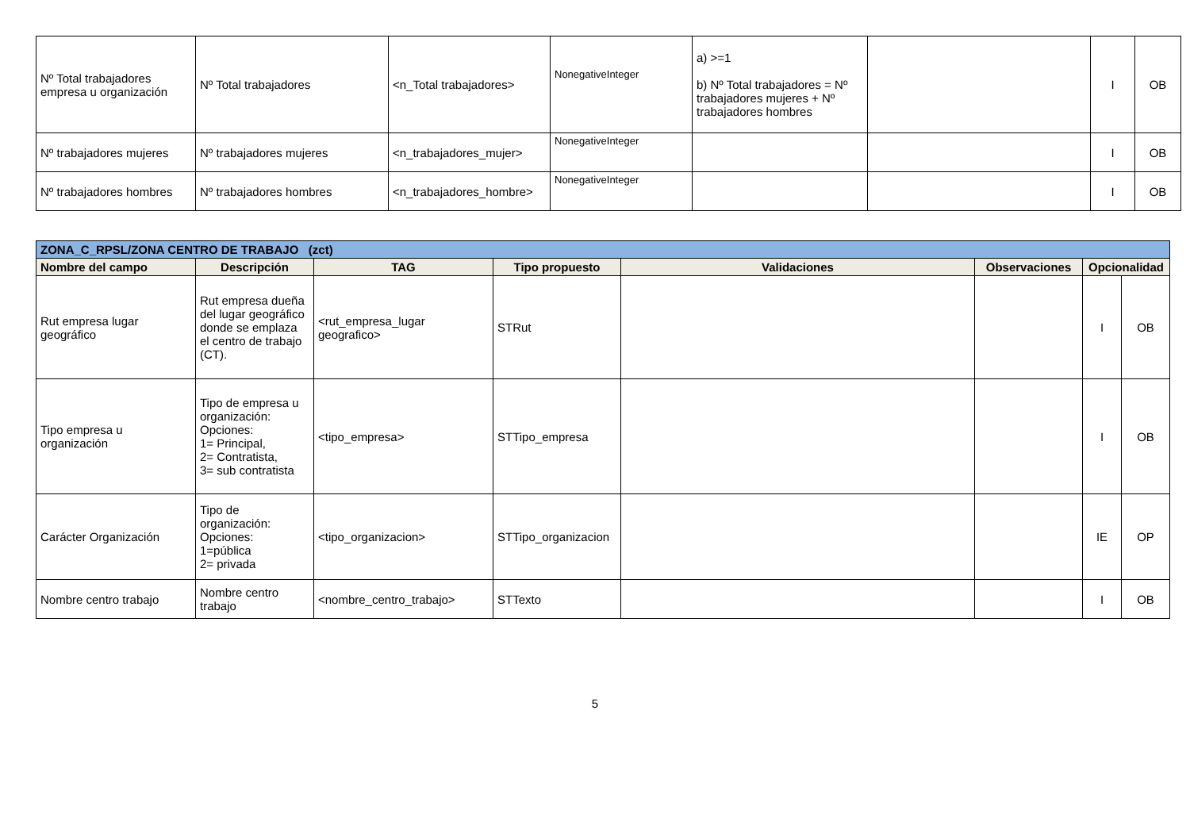| Nº Total trabajadores empresa u organización | Nº Total trabajadores | <n_Total trabajadores> | NonegativeInteger | a) >=1 b) Nº Total trabajadores = Nº trabajadores mujeres + Nº trabajadores hombres | | I | OB |
| Nº trabajadores mujeres | Nº trabajadores mujeres | <n_trabajadores_mujer> | NonegativeInteger | | | I | OB |
| Nº trabajadores hombres | Nº trabajadores hombres | <n_trabajadores_hombre> | NonegativeInteger | | | I | OB |
| ZONA_C_RPSL/ZONA CENTRO DE TRABAJO (zct) | | | | | | | |
| Nombre del campo | Descripción | TAG | Tipo propuesto | Validaciones | Observaciones | Opcionalidad | |
| Rut empresa lugar geográfico | Rut empresa dueña del lugar geográfico donde se emplaza el centro de trabajo (CT). | <rut_empresa_lugar geografico> | STRut | | | I | OB |
| Tipo empresa u organización | Tipo de empresa u organización: Opciones: 1= Principal, 2= Contratista, 3= sub contratista | <tipo_empresa> | STTipo_empresa | | | I | OB |
| Carácter Organización | Tipo de organización: Opciones: 1=pública 2= privada | <tipo_organizacion> | STTipo_organizacion | | | IE | OP |
| Nombre centro trabajo | Nombre centro trabajo | <nombre_centro_trabajo> | STTexto | | | I | OB |
5